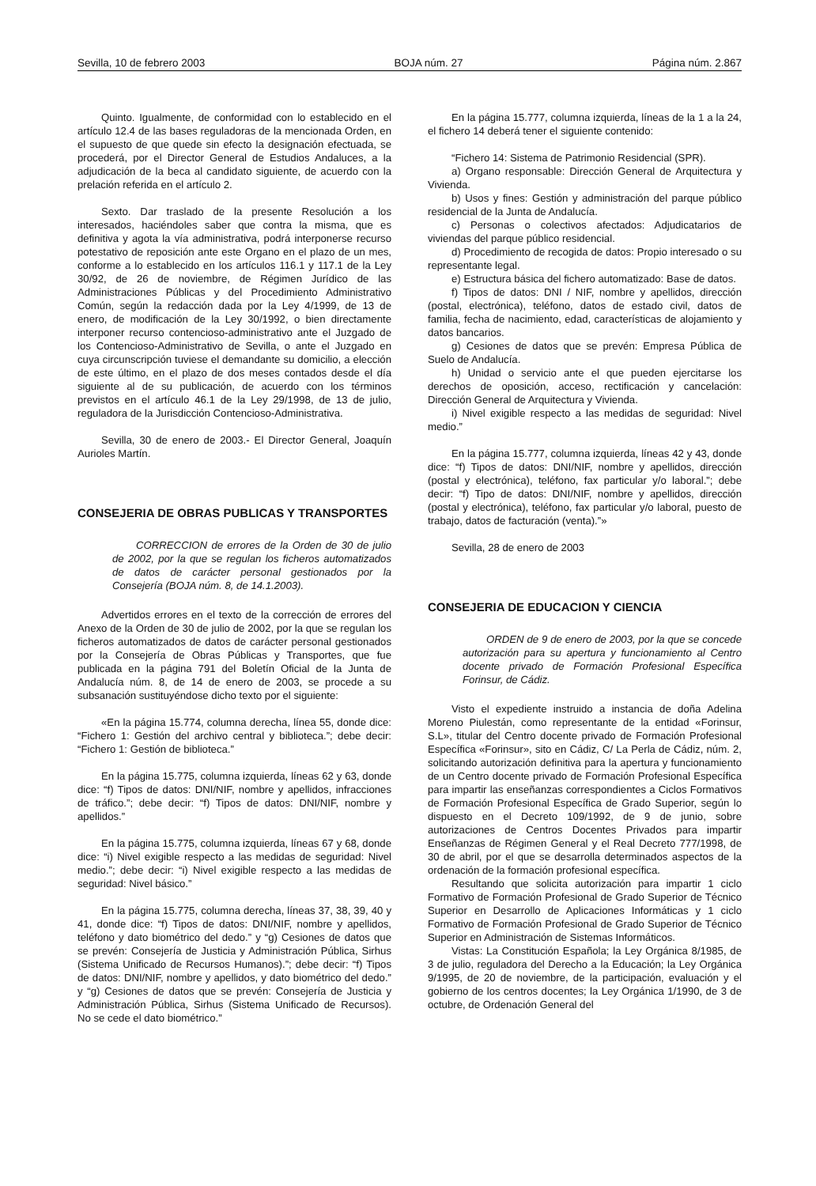Sevilla, 10 de febrero 2003 BOJA núm. 27 Página núm. 2.867
Quinto. Igualmente, de conformidad con lo establecido en el artículo 12.4 de las bases reguladoras de la mencionada Orden, en el supuesto de que quede sin efecto la designación efectuada, se procederá, por el Director General de Estudios Andaluces, a la adjudicación de la beca al candidato siguiente, de acuerdo con la prelación referida en el artículo 2.
Sexto. Dar traslado de la presente Resolución a los interesados, haciéndoles saber que contra la misma, que es definitiva y agota la vía administrativa, podrá interponerse recurso potestativo de reposición ante este Organo en el plazo de un mes, conforme a lo establecido en los artículos 116.1 y 117.1 de la Ley 30/92, de 26 de noviembre, de Régimen Jurídico de las Administraciones Públicas y del Procedimiento Administrativo Común, según la redacción dada por la Ley 4/1999, de 13 de enero, de modificación de la Ley 30/1992, o bien directamente interponer recurso contencioso-administrativo ante el Juzgado de los Contencioso-Administrativo de Sevilla, o ante el Juzgado en cuya circunscripción tuviese el demandante su domicilio, a elección de este último, en el plazo de dos meses contados desde el día siguiente al de su publicación, de acuerdo con los términos previstos en el artículo 46.1 de la Ley 29/1998, de 13 de julio, reguladora de la Jurisdicción Contencioso-Administrativa.
Sevilla, 30 de enero de 2003.- El Director General, Joaquín Aurioles Martín.
CONSEJERIA DE OBRAS PUBLICAS Y TRANSPORTES
CORRECCION de errores de la Orden de 30 de julio de 2002, por la que se regulan los ficheros automatizados de datos de carácter personal gestionados por la Consejería (BOJA núm. 8, de 14.1.2003).
Advertidos errores en el texto de la corrección de errores del Anexo de la Orden de 30 de julio de 2002, por la que se regulan los ficheros automatizados de datos de carácter personal gestionados por la Consejería de Obras Públicas y Transportes, que fue publicada en la página 791 del Boletín Oficial de la Junta de Andalucía núm. 8, de 14 de enero de 2003, se procede a su subsanación sustituyéndose dicho texto por el siguiente:
«En la página 15.774, columna derecha, línea 55, donde dice: “Fichero 1: Gestión del archivo central y biblioteca.”; debe decir: “Fichero 1: Gestión de biblioteca.”
En la página 15.775, columna izquierda, líneas 62 y 63, donde dice: “f) Tipos de datos: DNI/NIF, nombre y apellidos, infracciones de tráfico.”; debe decir: “f) Tipos de datos: DNI/NIF, nombre y apellidos.”
En la página 15.775, columna izquierda, líneas 67 y 68, donde dice: “i) Nivel exigible respecto a las medidas de seguridad: Nivel medio.”; debe decir: “i) Nivel exigible respecto a las medidas de seguridad: Nivel básico.”
En la página 15.775, columna derecha, líneas 37, 38, 39, 40 y 41, donde dice: “f) Tipos de datos: DNI/NIF, nombre y apellidos, teléfono y dato biométrico del dedo.” y “g) Cesiones de datos que se prevén: Consejería de Justicia y Administración Pública, Sirhus (Sistema Unificado de Recursos Humanos).”; debe decir: “f) Tipos de datos: DNI/NIF, nombre y apellidos, y dato biométrico del dedo.” y “g) Cesiones de datos que se prevén: Consejería de Justicia y Administración Pública, Sirhus (Sistema Unificado de Recursos). No se cede el dato biométrico.”
En la página 15.777, columna izquierda, líneas de la 1 a la 24, el fichero 14 deberá tener el siguiente contenido:
“Fichero 14: Sistema de Patrimonio Residencial (SPR).
a) Organo responsable: Dirección General de Arquitectura y Vivienda.
b) Usos y fines: Gestión y administración del parque público residencial de la Junta de Andalucía.
c) Personas o colectivos afectados: Adjudicatarios de viviendas del parque público residencial.
d) Procedimiento de recogida de datos: Propio interesado o su representante legal.
e) Estructura básica del fichero automatizado: Base de datos.
f) Tipos de datos: DNI / NIF, nombre y apellidos, dirección (postal, electrónica), teléfono, datos de estado civil, datos de familia, fecha de nacimiento, edad, características de alojamiento y datos bancarios.
g) Cesiones de datos que se prevén: Empresa Pública de Suelo de Andalucía.
h) Unidad o servicio ante el que pueden ejercitarse los derechos de oposición, acceso, rectificación y cancelación: Dirección General de Arquitectura y Vivienda.
i) Nivel exigible respecto a las medidas de seguridad: Nivel medio.”
En la página 15.777, columna izquierda, líneas 42 y 43, donde dice: “f) Tipos de datos: DNI/NIF, nombre y apellidos, dirección (postal y electrónica), teléfono, fax particular y/o laboral.”; debe decir: “f) Tipo de datos: DNI/NIF, nombre y apellidos, dirección (postal y electrónica), teléfono, fax particular y/o laboral, puesto de trabajo, datos de facturación (venta).”»
Sevilla, 28 de enero de 2003
CONSEJERIA DE EDUCACION Y CIENCIA
ORDEN de 9 de enero de 2003, por la que se concede autorización para su apertura y funcionamiento al Centro docente privado de Formación Profesional Específica Forinsur, de Cádiz.
Visto el expediente instruido a instancia de doña Adelina Moreno Piulestán, como representante de la entidad «Forinsur, S.L», titular del Centro docente privado de Formación Profesional Específica «Forinsur», sito en Cádiz, C/ La Perla de Cádiz, núm. 2, solicitando autorización definitiva para la apertura y funcionamiento de un Centro docente privado de Formación Profesional Específica para impartir las enseñanzas correspondientes a Ciclos Formativos de Formación Profesional Específica de Grado Superior, según lo dispuesto en el Decreto 109/1992, de 9 de junio, sobre autorizaciones de Centros Docentes Privados para impartir Enseñanzas de Régimen General y el Real Decreto 777/1998, de 30 de abril, por el que se desarrolla determinados aspectos de la ordenación de la formación profesional específica.
Resultando que solicita autorización para impartir 1 ciclo Formativo de Formación Profesional de Grado Superior de Técnico Superior en Desarrollo de Aplicaciones Informáticas y 1 ciclo Formativo de Formación Profesional de Grado Superior de Técnico Superior en Administración de Sistemas Informáticos.
Vistas: La Constitución Española; la Ley Orgánica 8/1985, de 3 de julio, reguladora del Derecho a la Educación; la Ley Orgánica 9/1995, de 20 de noviembre, de la participación, evaluación y el gobierno de los centros docentes; la Ley Orgánica 1/1990, de 3 de octubre, de Ordenación General del